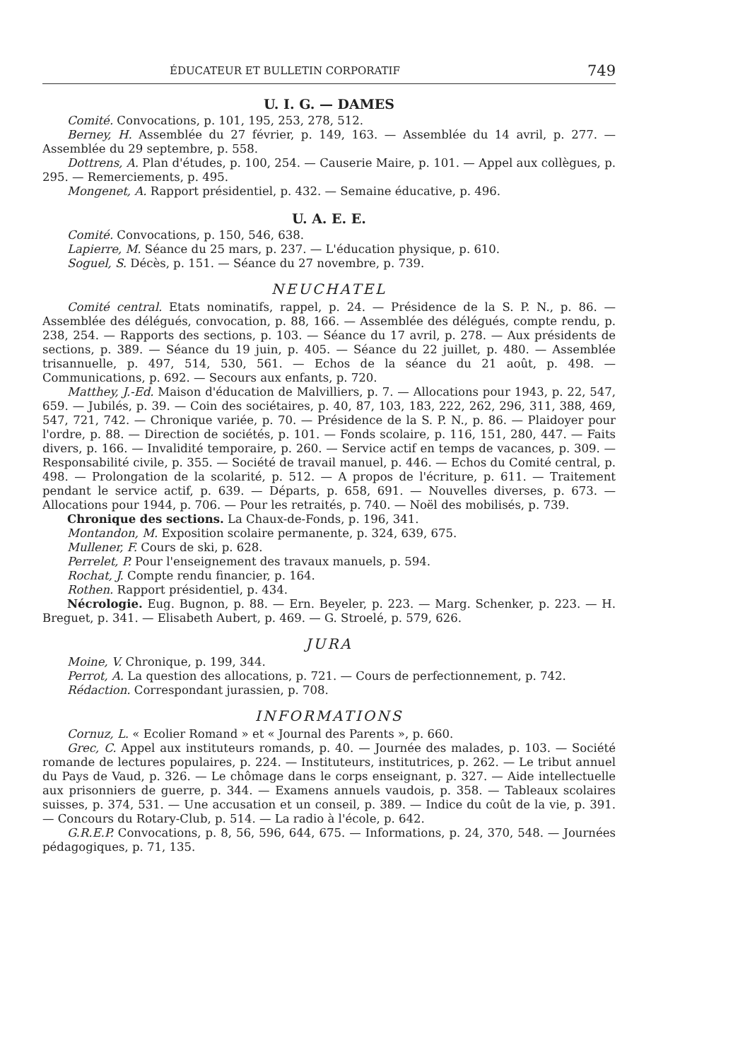ÉDUCATEUR ET BULLETIN CORPORATIF 749
U. I. G. — DAMES
Comité. Convocations, p. 101, 195, 253, 278, 512.
Berney, H. Assemblée du 27 février, p. 149, 163. — Assemblée du 14 avril, p. 277. — Assemblée du 29 septembre, p. 558.
Dottrens, A. Plan d'études, p. 100, 254. — Causerie Maire, p. 101. — Appel aux collègues, p. 295. — Remerciements, p. 495.
Mongenet, A. Rapport présidentiel, p. 432. — Semaine éducative, p. 496.
U. A. E. E.
Comité. Convocations, p. 150, 546, 638.
Lapierre, M. Séance du 25 mars, p. 237. — L'éducation physique, p. 610.
Soguel, S. Décès, p. 151. — Séance du 27 novembre, p. 739.
NEUCHATEL
Comité central. Etats nominatifs, rappel, p. 24. — Présidence de la S. P. N., p. 86. — Assemblée des délégués, convocation, p. 88, 166. — Assemblée des délégués, compte rendu, p. 238, 254. — Rapports des sections, p. 103. — Séance du 17 avril, p. 278. — Aux présidents de sections, p. 389. — Séance du 19 juin, p. 405. — Séance du 22 juillet, p. 480. — Assemblée trisannuelle, p. 497, 514, 530, 561. — Echos de la séance du 21 août, p. 498. — Communications, p. 692. — Secours aux enfants, p. 720.
Matthey, J.-Ed. Maison d'éducation de Malvilliers, p. 7. — Allocations pour 1943, p. 22, 547, 659. — Jubilés, p. 39. — Coin des sociétaires, p. 40, 87, 103, 183, 222, 262, 296, 311, 388, 469, 547, 721, 742. — Chronique variée, p. 70. — Présidence de la S. P. N., p. 86. — Plaidoyer pour l'ordre, p. 88. — Direction de sociétés, p. 101. — Fonds scolaire, p. 116, 151, 280, 447. — Faits divers, p. 166. — Invalidité temporaire, p. 260. — Service actif en temps de vacances, p. 309. — Responsabilité civile, p. 355. — Société de travail manuel, p. 446. — Echos du Comité central, p. 498. — Prolongation de la scolarité, p. 512. — A propos de l'écriture, p. 611. — Traitement pendant le service actif, p. 639. — Départs, p. 658, 691. — Nouvelles diverses, p. 673. — Allocations pour 1944, p. 706. — Pour les retraités, p. 740. — Noël des mobilisés, p. 739.
Chronique des sections. La Chaux-de-Fonds, p. 196, 341.
Montandon, M. Exposition scolaire permanente, p. 324, 639, 675.
Mullener, F. Cours de ski, p. 628.
Perrelet, P. Pour l'enseignement des travaux manuels, p. 594.
Rochat, J. Compte rendu financier, p. 164.
Rothen. Rapport présidentiel, p. 434.
Nécrologie. Eug. Bugnon, p. 88. — Ern. Beyeler, p. 223. — Marg. Schenker, p. 223. — H. Breguet, p. 341. — Elisabeth Aubert, p. 469. — G. Stroelé, p. 579, 626.
JURA
Moine, V. Chronique, p. 199, 344.
Perrot, A. La question des allocations, p. 721. — Cours de perfectionnement, p. 742.
Rédaction. Correspondant jurassien, p. 708.
INFORMATIONS
Cornuz, L. « Ecolier Romand » et « Journal des Parents », p. 660.
Grec, C. Appel aux instituteurs romands, p. 40. — Journée des malades, p. 103. — Société romande de lectures populaires, p. 224. — Instituteurs, institutrices, p. 262. — Le tribut annuel du Pays de Vaud, p. 326. — Le chômage dans le corps enseignant, p. 327. — Aide intellectuelle aux prisonniers de guerre, p. 344. — Examens annuels vaudois, p. 358. — Tableaux scolaires suisses, p. 374, 531. — Une accusation et un conseil, p. 389. — Indice du coût de la vie, p. 391. — Concours du Rotary-Club, p. 514. — La radio à l'école, p. 642.
G.R.E.P. Convocations, p. 8, 56, 596, 644, 675. — Informations, p. 24, 370, 548. — Journées pédagogiques, p. 71, 135.